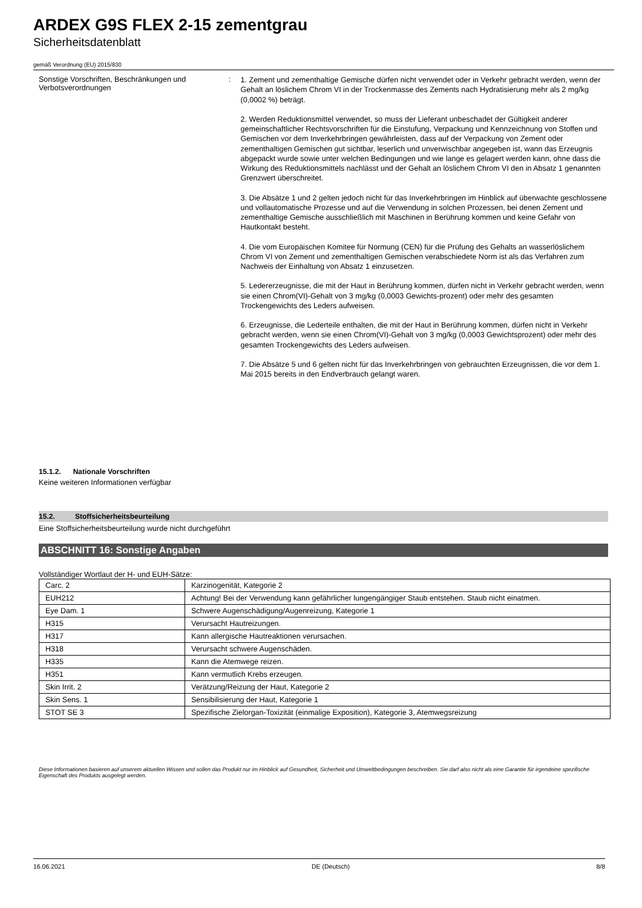ARDEX G9S FLEX 2-15 zementgrau
Sicherheitsdatenblatt
gemäß Verordnung (EU) 2015/830
Sonstige Vorschriften, Beschränkungen und Verbotsverordnungen
:
1. Zement und zementhaltige Gemische dürfen nicht verwendet oder in Verkehr gebracht werden, wenn der Gehalt an löslichem Chrom VI in der Trockenmasse des Zements nach Hydratisierung mehr als 2 mg/kg (0,0002 %) beträgt.
2. Werden Reduktionsmittel verwendet, so muss der Lieferant unbeschadet der Gültigkeit anderer gemeinschaftlicher Rechtsvorschriften für die Einstufung, Verpackung und Kennzeichnung von Stoffen und Gemischen vor dem Inverkehrbringen gewährleisten, dass auf der Verpackung von Zement oder zementhaltigen Gemischen gut sichtbar, leserlich und unverwischbar angegeben ist, wann das Erzeugnis abgepackt wurde sowie unter welchen Bedingungen und wie lange es gelagert werden kann, ohne dass die Wirkung des Reduktionsmittels nachlässt und der Gehalt an löslichem Chrom VI den in Absatz 1 genannten Grenzwert überschreitet.
3. Die Absätze 1 und 2 gelten jedoch nicht für das Inverkehrbringen im Hinblick auf überwachte geschlossene und vollautomatische Prozesse und auf die Verwendung in solchen Prozessen, bei denen Zement und zementhaltige Gemische ausschließlich mit Maschinen in Berührung kommen und keine Gefahr von Hautkontakt besteht.
4. Die vom Europäischen Komitee für Normung (CEN) für die Prüfung des Gehalts an wasserlöslichem Chrom VI von Zement und zementhaltigen Gemischen verabschiedete Norm ist als das Verfahren zum Nachweis der Einhaltung von Absatz 1 einzusetzen.
5. Ledererzeugnisse, die mit der Haut in Berührung kommen, dürfen nicht in Verkehr gebracht werden, wenn sie einen Chrom(VI)-Gehalt von 3 mg/kg (0,0003 Gewichts-prozent) oder mehr des gesamten Trockengewichts des Leders aufweisen.
6. Erzeugnisse, die Lederteile enthalten, die mit der Haut in Berührung kommen, dürfen nicht in Verkehr gebracht werden, wenn sie einen Chrom(VI)-Gehalt von 3 mg/kg (0,0003 Gewichtsprozent) oder mehr des gesamten Trockengewichts des Leders aufweisen.
7. Die Absätze 5 und 6 gelten nicht für das Inverkehrbringen von gebrauchten Erzeugnissen, die vor dem 1. Mai 2015 bereits in den Endverbrauch gelangt waren.
15.1.2. Nationale Vorschriften
Keine weiteren Informationen verfügbar
15.2. Stoffsicherheitsbeurteilung
Eine Stoffsicherheitsbeurteilung wurde nicht durchgeführt
ABSCHNITT 16: Sonstige Angaben
Vollständiger Wortlaut der H- und EUH-Sätze:
| Carc. 2 | Karzinogenität, Kategorie 2 |
| EUH212 | Achtung! Bei der Verwendung kann gefährlicher lungengängiger Staub entstehen. Staub nicht einatmen. |
| Eye Dam. 1 | Schwere Augenschädigung/Augenreizung, Kategorie 1 |
| H315 | Verursacht Hautreizungen. |
| H317 | Kann allergische Hautreaktionen verursachen. |
| H318 | Verursacht schwere Augenschäden. |
| H335 | Kann die Atemwege reizen. |
| H351 | Kann vermutlich Krebs erzeugen. |
| Skin Irrit. 2 | Verätzung/Reizung der Haut, Kategorie 2 |
| Skin Sens. 1 | Sensibilisierung der Haut, Kategorie 1 |
| STOT SE 3 | Spezifische Zielorgan-Toxizität (einmalige Exposition), Kategorie 3, Atemwegsreizung |
Diese Informationen basieren auf unserem aktuellen Wissen und sollen das Produkt nur im Hinblick auf Gesundheit, Sicherheit und Umweltbedingungen beschreiben. Sie darf also nicht als eine Garantie für irgendeine spezifische Eigenschaft des Produkts ausgelegt werden.
16.06.2021 DE (Deutsch) 8/8